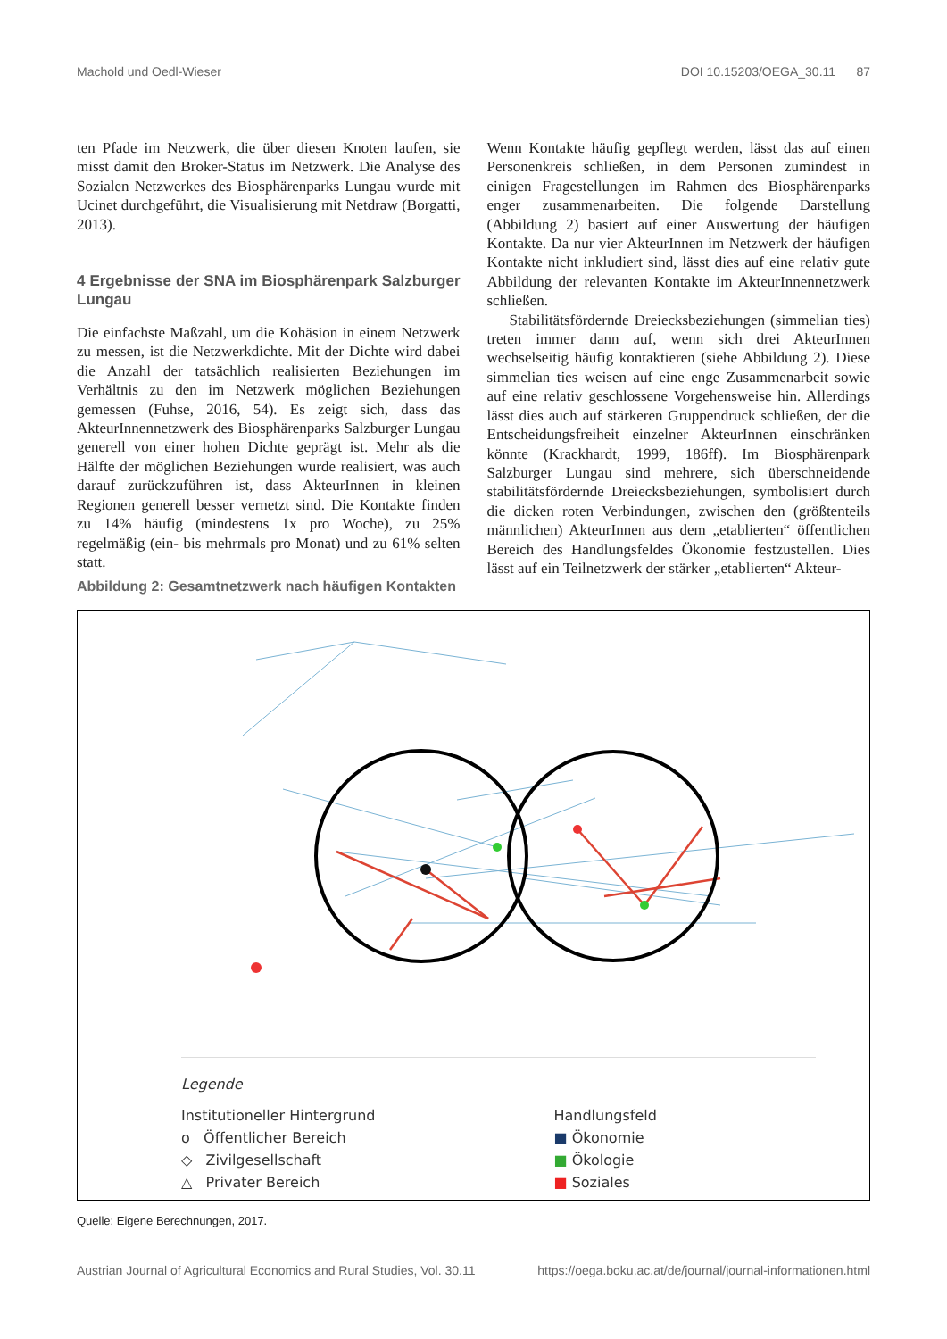Machold und Oedl-Wieser DOI 10.15203/OEGA_30.11 87
ten Pfade im Netzwerk, die über diesen Knoten laufen, sie misst damit den Broker-Status im Netzwerk. Die Analyse des Sozialen Netzwerkes des Biosphärenparks Lungau wurde mit Ucinet durchgeführt, die Visualisierung mit Netdraw (Borgatti, 2013).
4 Ergebnisse der SNA im Biosphärenpark Salzburger Lungau
Die einfachste Maßzahl, um die Kohäsion in einem Netzwerk zu messen, ist die Netzwerkdichte. Mit der Dichte wird dabei die Anzahl der tatsächlich realisierten Beziehungen im Verhältnis zu den im Netzwerk möglichen Beziehungen gemessen (Fuhse, 2016, 54). Es zeigt sich, dass das AkteurInnennetzwerk des Biosphärenparks Salzburger Lungau generell von einer hohen Dichte geprägt ist. Mehr als die Hälfte der möglichen Beziehungen wurde realisiert, was auch darauf zurückzuführen ist, dass AkteurInnen in kleinen Regionen generell besser vernetzt sind. Die Kontakte finden zu 14% häufig (mindestens 1x pro Woche), zu 25% regelmäßig (ein- bis mehrmals pro Monat) und zu 61% selten statt.
Wenn Kontakte häufig gepflegt werden, lässt das auf einen Personenkreis schließen, in dem Personen zumindest in einigen Fragestellungen im Rahmen des Biosphärenparks enger zusammenarbeiten. Die folgende Darstellung (Abbildung 2) basiert auf einer Auswertung der häufigen Kontakte. Da nur vier AkteurInnen im Netzwerk der häufigen Kontakte nicht inkludiert sind, lässt dies auf eine relativ gute Abbildung der relevanten Kontakte im AkteurInnennetzwerk schließen.
Stabilitätsfördernde Dreiecksbeziehungen (simmelian ties) treten immer dann auf, wenn sich drei AkteurInnen wechselseitig häufig kontaktieren (siehe Abbildung 2). Diese simmelian ties weisen auf eine enge Zusammenarbeit sowie auf eine relativ geschlossene Vorgehensweise hin. Allerdings lässt dies auch auf stärkeren Gruppendruck schließen, der die Entscheidungsfreiheit einzelner AkteurInnen einschränken könnte (Krackhardt, 1999, 186ff). Im Biosphärenpark Salzburger Lungau sind mehrere, sich überschneidende stabilitätsfördernde Dreiecksbeziehungen, symbolisiert durch die dicken roten Verbindungen, zwischen den (größtenteils männlichen) AkteurInnen aus dem „etablierten“ öffentlichen Bereich des Handlungsfeldes Ökonomie festzustellen. Dies lässt auf ein Teilnetzwerk der stärker „etablierten“ Akteur-
Abbildung 2: Gesamtnetzwerk nach häufigen Kontakten
Legende
Institutioneller Hintergrund
o Öffentlicher Bereich
◇ Zivilgesellschaft
△ Privater Bereich
Handlungsfeld
■ Ökonomie
■ Ökologie
■ Soziales
Quelle: Eigene Berechnungen, 2017.
Austrian Journal of Agricultural Economics and Rural Studies, Vol. 30.11 https://oega.boku.ac.at/de/journal/journal-informationen.html